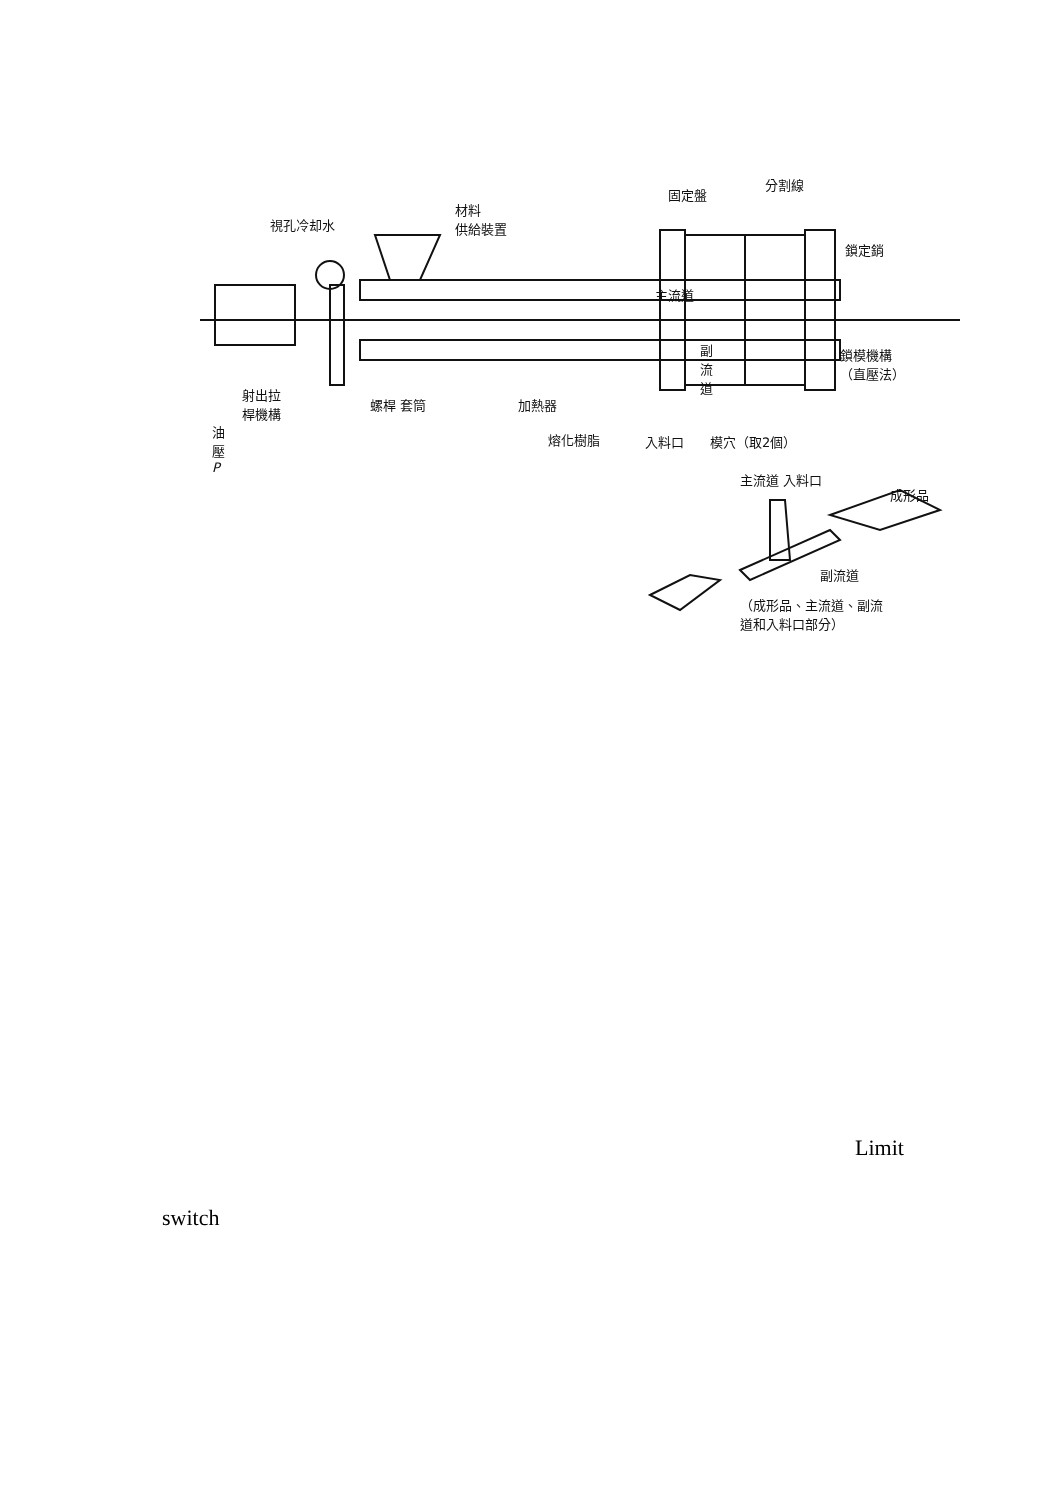視孔冷却水
材料
供給裝置
固定盤
分割線
鎖定銷
主流道
鎖模機構
（直壓法）
副
流
道
射出拉
桿機構
螺桿 套筒 加熱器
熔化樹脂 入料口 模穴（取2個）
油
壓
P
主流道 入料口
成形品
副流道
（成形品、主流道、副流
道和入料口部分）
Limit
switch